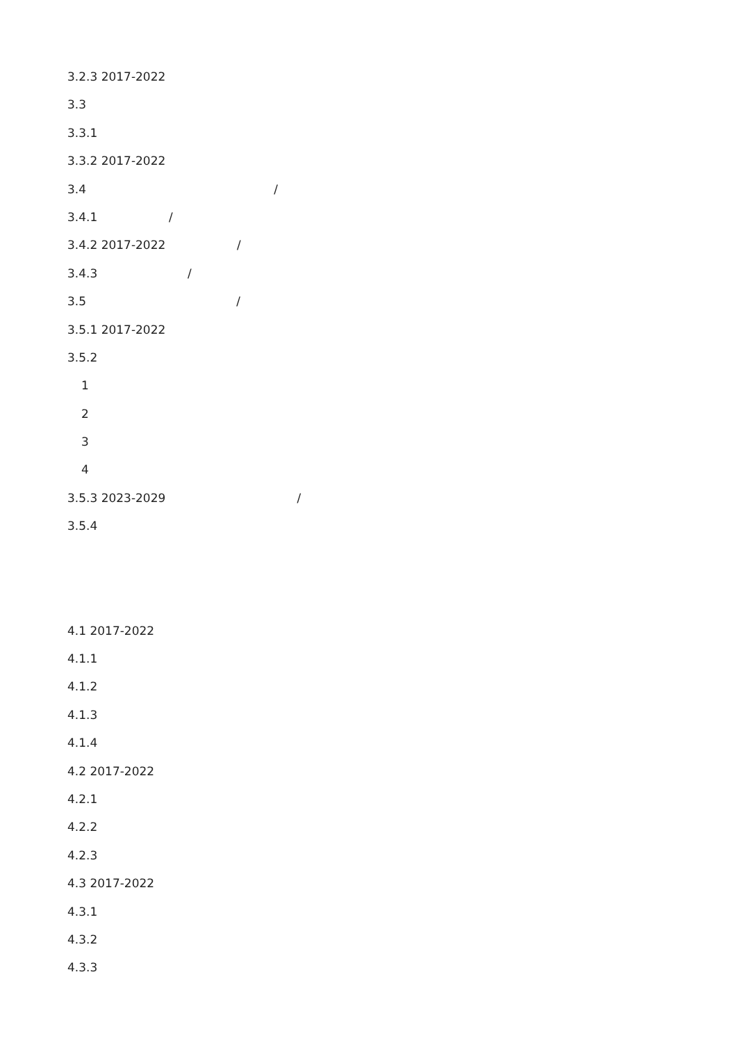3.2.3 2017-2022
3.3
3.3.1
3.3.2 2017-2022
3.4 /
3.4.1 /
3.4.2 2017-2022 /
3.4.3 /
3.5 /
3.5.1 2017-2022
3.5.2
1
2
3
4
3.5.3 2023-2029 /
3.5.4
4.1 2017-2022
4.1.1
4.1.2
4.1.3
4.1.4
4.2 2017-2022
4.2.1
4.2.2
4.2.3
4.3 2017-2022
4.3.1
4.3.2
4.3.3